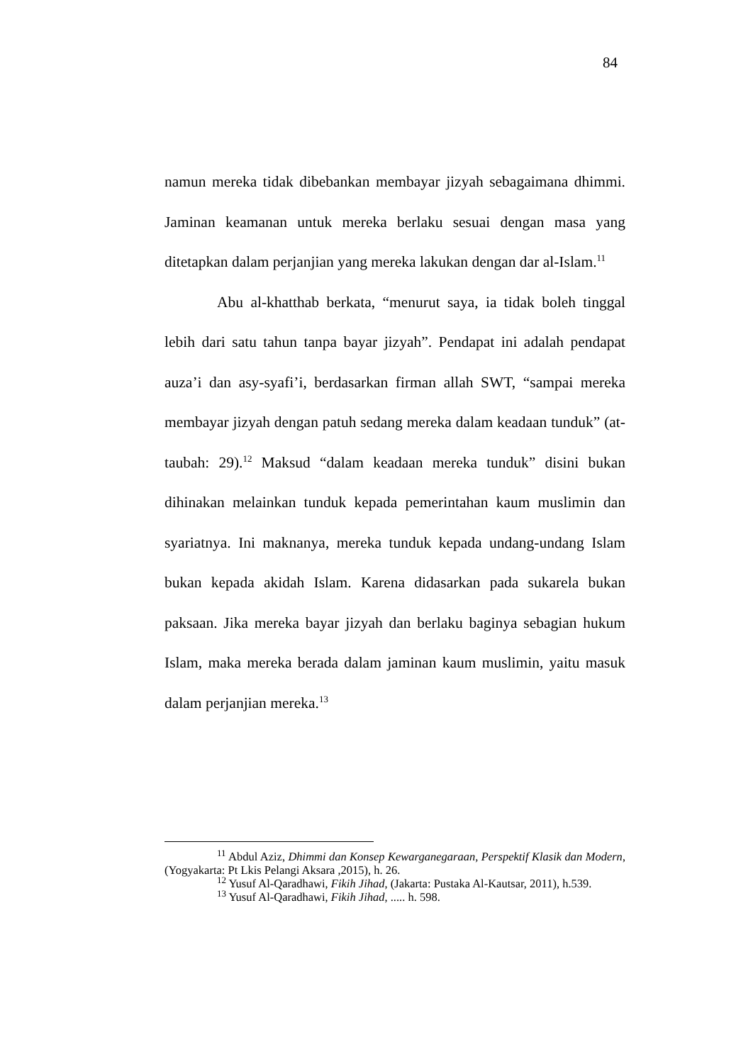84
namun mereka tidak dibebankan membayar jizyah sebagaimana dhimmi. Jaminan keamanan untuk mereka berlaku sesuai dengan masa yang ditetapkan dalam perjanjian yang mereka lakukan dengan dar al-Islam.<sup>11</sup>
Abu al-khatthab berkata, “menurut saya, ia tidak boleh tinggal lebih dari satu tahun tanpa bayar jizyah”. Pendapat ini adalah pendapat auza’i dan asy-syafi’i, berdasarkan firman allah SWT, “sampai mereka membayar jizyah dengan patuh sedang mereka dalam keadaan tunduk” (at-taubah: 29).<sup>12</sup> Maksud “dalam keadaan mereka tunduk” disini bukan dihinakan melainkan tunduk kepada pemerintahan kaum muslimin dan syariatnya. Ini maknanya, mereka tunduk kepada undang-undang Islam bukan kepada akidah Islam. Karena didasarkan pada sukarela bukan paksaan. Jika mereka bayar jizyah dan berlaku baginya sebagian hukum Islam, maka mereka berada dalam jaminan kaum muslimin, yaitu masuk dalam perjanjian mereka.<sup>13</sup>
<sup>11</sup> Abdul Aziz, Dhimmi dan Konsep Kewarganegaraan, Perspektif Klasik dan Modern, (Yogyakarta: Pt Lkis Pelangi Aksara ,2015), h. 26.
<sup>12</sup> Yusuf Al-Qaradhawi, Fikih Jihad, (Jakarta: Pustaka Al-Kautsar, 2011), h.539.
<sup>13</sup> Yusuf Al-Qaradhawi, Fikih Jihad, ..... h. 598.